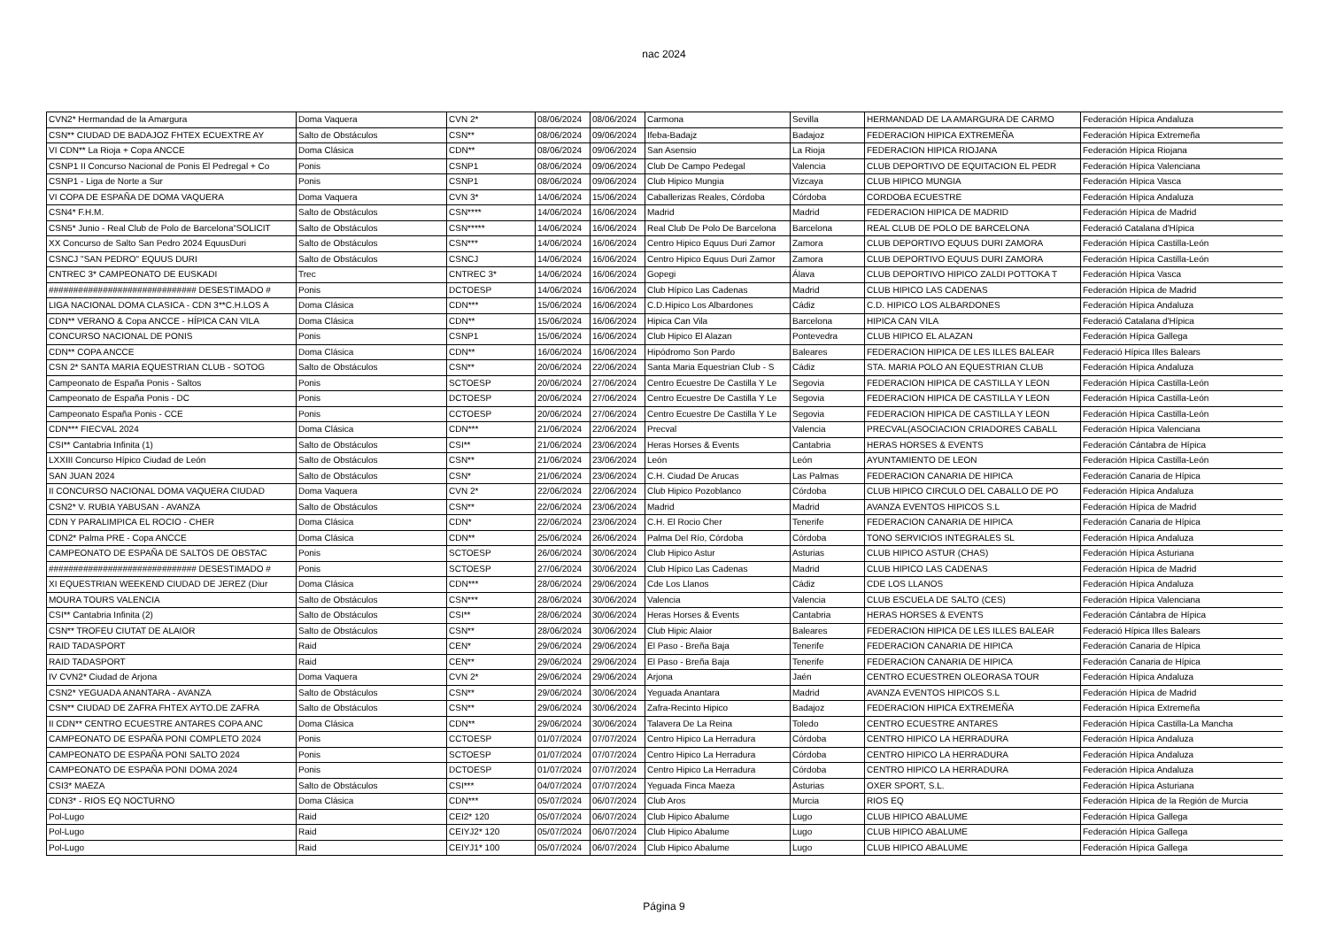nac 2024
| CVN2* Hermandad de la Amargura | Doma Vaquera | CVN 2* | 08/06/2024 | 08/06/2024 | Carmona | Sevilla | HERMANDAD DE LA AMARGURA DE CARMO | Federación Hípica Andaluza |
| CSN** CIUDAD DE BADAJOZ FHTEX ECUEXTRE AY | Salto de Obstáculos | CSN** | 08/06/2024 | 09/06/2024 | Ifeba-Badajz | Badajoz | FEDERACION HIPICA EXTREMEÑA | Federación Hípica Extremeña |
| VI CDN** La Rioja + Copa ANCCE | Doma Clásica | CDN** | 08/06/2024 | 09/06/2024 | San Asensio | La Rioja | FEDERACION HIPICA RIOJANA | Federación Hípica Riojana |
| CSNP1 II Concurso Nacional de Ponis El Pedregal + Co | Ponis | CSNP1 | 08/06/2024 | 09/06/2024 | Club De Campo Pedegal | Valencia | CLUB DEPORTIVO DE EQUITACION EL PEDR | Federación Hípica Valenciana |
| CSNP1 - Liga de Norte a Sur | Ponis | CSNP1 | 08/06/2024 | 09/06/2024 | Club Hipico Mungia | Vizcaya | CLUB HIPICO MUNGIA | Federación Hípica Vasca |
| VI COPA DE ESPAÑA DE DOMA VAQUERA | Doma Vaquera | CVN 3* | 14/06/2024 | 15/06/2024 | Caballerizas Reales, Córdoba | Córdoba | CORDOBA ECUESTRE | Federación Hípica Andaluza |
| CSN4* F.H.M. | Salto de Obstáculos | CSN**** | 14/06/2024 | 16/06/2024 | Madrid | Madrid | FEDERACION HIPICA DE MADRID | Federación Hípica de Madrid |
| CSN5* Junio - Real Club de Polo de Barcelona“SOLICIT | Salto de Obstáculos | CSN***** | 14/06/2024 | 16/06/2024 | Real Club De Polo De Barcelona | Barcelona | REAL CLUB DE POLO DE BARCELONA | Federació Catalana d'Hípica |
| XX Concurso de Salto San Pedro 2024 EquusDuri | Salto de Obstáculos | CSN*** | 14/06/2024 | 16/06/2024 | Centro Hipico Equus Duri Zamor | Zamora | CLUB DEPORTIVO EQUUS DURI ZAMORA | Federación Hípica Castilla-León |
| CSNCJ "SAN PEDRO" EQUUS DURI | Salto de Obstáculos | CSNCJ | 14/06/2024 | 16/06/2024 | Centro Hipico Equus Duri Zamor | Zamora | CLUB DEPORTIVO EQUUS DURI ZAMORA | Federación Hípica Castilla-León |
| CNTREC 3* CAMPEONATO DE EUSKADI | Trec | CNTREC 3* | 14/06/2024 | 16/06/2024 | Gopegi | Álava | CLUB DEPORTIVO HIPICO ZALDI POTTOKA T | Federación Hípica Vasca |
| ############################## DESESTIMADO # | Ponis | DCTOESP | 14/06/2024 | 16/06/2024 | Club Hípico Las Cadenas | Madrid | CLUB HIPICO LAS CADENAS | Federación Hípica de Madrid |
| LIGA NACIONAL DOMA CLASICA - CDN 3**C.H.LOS A | Doma Clásica | CDN*** | 15/06/2024 | 16/06/2024 | C.D.Hipico Los Albardones | Cádiz | C.D. HIPICO LOS ALBARDONES | Federación Hípica Andaluza |
| CDN** VERANO & Copa ANCCE - HÍPICA CAN VILA | Doma Clásica | CDN** | 15/06/2024 | 16/06/2024 | Hipica Can Vila | Barcelona | HIPICA CAN VILA | Federació Catalana d'Hípica |
| CONCURSO NACIONAL DE PONIS | Ponis | CSNP1 | 15/06/2024 | 16/06/2024 | Club Hipico El Alazan | Pontevedra | CLUB HIPICO EL ALAZAN | Federación Hípica Gallega |
| CDN** COPA ANCCE | Doma Clásica | CDN** | 16/06/2024 | 16/06/2024 | Hipódromo Son Pardo | Baleares | FEDERACION HIPICA DE LES ILLES BALEAR | Federació Hípica Illes Balears |
| CSN 2* SANTA MARIA EQUESTRIAN CLUB - SOTOG | Salto de Obstáculos | CSN** | 20/06/2024 | 22/06/2024 | Santa Maria Equestrian Club - S | Cádiz | STA. MARIA POLO AN EQUESTRIAN CLUB | Federación Hípica Andaluza |
| Campeonato de España Ponis - Saltos | Ponis | SCTOESP | 20/06/2024 | 27/06/2024 | Centro Ecuestre De Castilla Y Le | Segovia | FEDERACION HIPICA DE CASTILLA Y LEON | Federación Hípica Castilla-León |
| Campeonato de España Ponis - DC | Ponis | DCTOESP | 20/06/2024 | 27/06/2024 | Centro Ecuestre De Castilla Y Le | Segovia | FEDERACION HIPICA DE CASTILLA Y LEON | Federación Hípica Castilla-León |
| Campeonato España Ponis - CCE | Ponis | CCTOESP | 20/06/2024 | 27/06/2024 | Centro Ecuestre De Castilla Y Le | Segovia | FEDERACION HIPICA DE CASTILLA Y LEON | Federación Hípica Castilla-León |
| CDN*** FIECVAL 2024 | Doma Clásica | CDN*** | 21/06/2024 | 22/06/2024 | Precval | Valencia | PRECVAL(ASOCIACION CRIADORES CABALL | Federación Hípica Valenciana |
| CSI** Cantabria Infinita (1) | Salto de Obstáculos | CSI** | 21/06/2024 | 23/06/2024 | Heras Horses & Events | Cantabria | HERAS HORSES & EVENTS | Federación Cántabra de Hípica |
| LXXIII Concurso Hípico Ciudad de León | Salto de Obstáculos | CSN** | 21/06/2024 | 23/06/2024 | León | León | AYUNTAMIENTO DE LEON | Federación Hípica Castilla-León |
| SAN JUAN 2024 | Salto de Obstáculos | CSN* | 21/06/2024 | 23/06/2024 | C.H. Ciudad De Arucas | Las Palmas | FEDERACION CANARIA DE HIPICA | Federación Canaria de Hípica |
| II CONCURSO NACIONAL DOMA VAQUERA CIUDAD | Doma Vaquera | CVN 2* | 22/06/2024 | 22/06/2024 | Club Hipico Pozoblanco | Córdoba | CLUB HIPICO CIRCULO DEL CABALLO DE PO | Federación Hípica Andaluza |
| CSN2* V. RUBIA YABUSAN - AVANZA | Salto de Obstáculos | CSN** | 22/06/2024 | 23/06/2024 | Madrid | Madrid | AVANZA EVENTOS HIPICOS S.L | Federación Hípica de Madrid |
| CDN Y PARALIMPICA EL ROCIO - CHER | Doma Clásica | CDN* | 22/06/2024 | 23/06/2024 | C.H. El Rocio Cher | Tenerife | FEDERACION CANARIA DE HIPICA | Federación Canaria de Hípica |
| CDN2* Palma PRE - Copa ANCCE | Doma Clásica | CDN** | 25/06/2024 | 26/06/2024 | Palma Del Río, Córdoba | Córdoba | TONO SERVICIOS INTEGRALES SL | Federación Hípica Andaluza |
| CAMPEONATO DE ESPAÑA DE SALTOS DE OBSTAC | Ponis | SCTOESP | 26/06/2024 | 30/06/2024 | Club Hipico Astur | Asturias | CLUB HIPICO ASTUR (CHAS) | Federación Hípica Asturiana |
| ############################## DESESTIMADO # | Ponis | SCTOESP | 27/06/2024 | 30/06/2024 | Club Hípico Las Cadenas | Madrid | CLUB HIPICO LAS CADENAS | Federación Hípica de Madrid |
| XI EQUESTRIAN WEEKEND CIUDAD DE JEREZ (Diur | Doma Clásica | CDN*** | 28/06/2024 | 29/06/2024 | Cde Los Llanos | Cádiz | CDE LOS LLANOS | Federación Hípica Andaluza |
| MOURA TOURS VALENCIA | Salto de Obstáculos | CSN*** | 28/06/2024 | 30/06/2024 | Valencia | Valencia | CLUB ESCUELA DE SALTO (CES) | Federación Hípica Valenciana |
| CSI** Cantabria Infinita (2) | Salto de Obstáculos | CSI** | 28/06/2024 | 30/06/2024 | Heras Horses & Events | Cantabria | HERAS HORSES & EVENTS | Federación Cántabra de Hípica |
| CSN** TROFEU CIUTAT DE ALAIOR | Salto de Obstáculos | CSN** | 28/06/2024 | 30/06/2024 | Club Hipic Alaior | Baleares | FEDERACION HIPICA DE LES ILLES BALEAR | Federació Hípica Illes Balears |
| RAID TADASPORT | Raid | CEN* | 29/06/2024 | 29/06/2024 | El Paso - Breña Baja | Tenerife | FEDERACION CANARIA DE HIPICA | Federación Canaria de Hípica |
| RAID TADASPORT | Raid | CEN** | 29/06/2024 | 29/06/2024 | El Paso - Breña Baja | Tenerife | FEDERACION CANARIA DE HIPICA | Federación Canaria de Hípica |
| IV CVN2* Ciudad de Arjona | Doma Vaquera | CVN 2* | 29/06/2024 | 29/06/2024 | Arjona | Jaén | CENTRO ECUESTREN OLEORASA TOUR | Federación Hípica Andaluza |
| CSN2* YEGUADA ANANTARA - AVANZA | Salto de Obstáculos | CSN** | 29/06/2024 | 30/06/2024 | Yeguada Anantara | Madrid | AVANZA EVENTOS HIPICOS S.L | Federación Hípica de Madrid |
| CSN** CIUDAD DE ZAFRA FHTEX AYTO.DE ZAFRA | Salto de Obstáculos | CSN** | 29/06/2024 | 30/06/2024 | Zafra-Recinto Hipico | Badajoz | FEDERACION HIPICA EXTREMEÑA | Federación Hípica Extremeña |
| II CDN** CENTRO ECUESTRE ANTARES COPA ANC | Doma Clásica | CDN** | 29/06/2024 | 30/06/2024 | Talavera De La Reina | Toledo | CENTRO ECUESTRE ANTARES | Federación Hípica Castilla-La Mancha |
| CAMPEONATO DE ESPAÑA PONI COMPLETO 2024 | Ponis | CCTOESP | 01/07/2024 | 07/07/2024 | Centro Hipico La Herradura | Córdoba | CENTRO HIPICO LA HERRADURA | Federación Hípica Andaluza |
| CAMPEONATO DE ESPAÑA PONI SALTO 2024 | Ponis | SCTOESP | 01/07/2024 | 07/07/2024 | Centro Hipico La Herradura | Córdoba | CENTRO HIPICO LA HERRADURA | Federación Hípica Andaluza |
| CAMPEONATO DE ESPAÑA PONI DOMA 2024 | Ponis | DCTOESP | 01/07/2024 | 07/07/2024 | Centro Hipico La Herradura | Córdoba | CENTRO HIPICO LA HERRADURA | Federación Hípica Andaluza |
| CSI3* MAEZA | Salto de Obstáculos | CSI*** | 04/07/2024 | 07/07/2024 | Yeguada Finca Maeza | Asturias | OXER SPORT, S.L. | Federación Hípica Asturiana |
| CDN3* - RIOS EQ NOCTURNO | Doma Clásica | CDN*** | 05/07/2024 | 06/07/2024 | Club Aros | Murcia | RIOS EQ | Federación Hípica de la Región de Murcia |
| Pol-Lugo | Raid | CEI2* 120 | 05/07/2024 | 06/07/2024 | Club Hipico Abalume | Lugo | CLUB HIPICO ABALUME | Federación Hípica Gallega |
| Pol-Lugo | Raid | CEIYJ2* 120 | 05/07/2024 | 06/07/2024 | Club Hipico Abalume | Lugo | CLUB HIPICO ABALUME | Federación Hípica Gallega |
| Pol-Lugo | Raid | CEIYJ1* 100 | 05/07/2024 | 06/07/2024 | Club Hipico Abalume | Lugo | CLUB HIPICO ABALUME | Federación Hípica Gallega |
Página 9